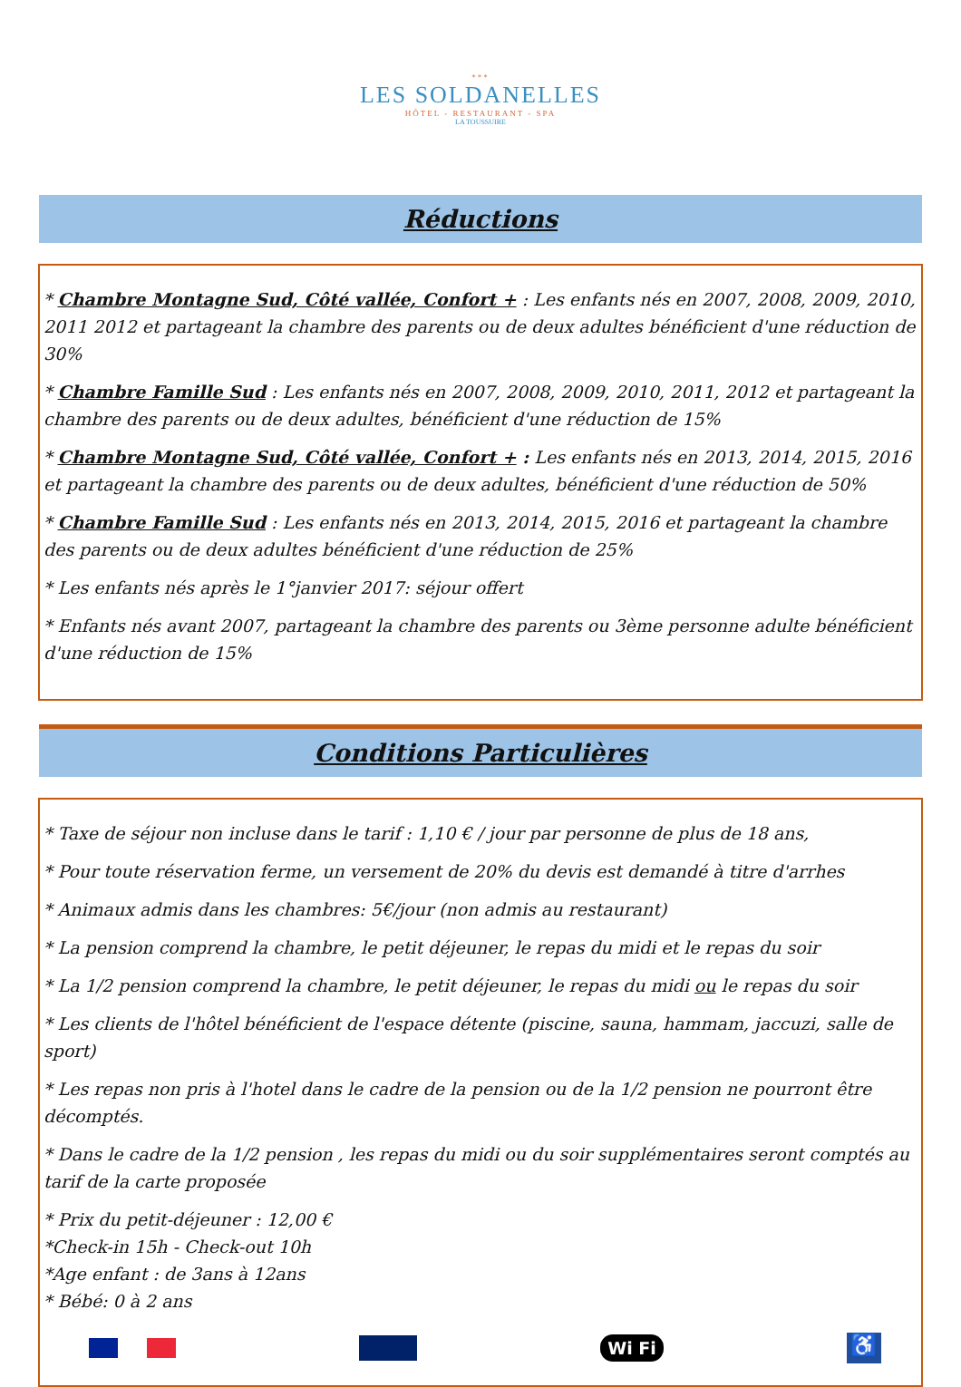***
LES SOLDANELLES
HÔTEL - RESTAURANT - SPA
LA TOUSSUIRE
Réductions
* Chambre Montagne Sud, Côté vallée, Confort + : Les enfants nés en 2007, 2008, 2009, 2010, 2011 2012 et partageant la chambre des parents ou de deux adultes bénéficient d'une réduction de 30%
* Chambre Famille Sud : Les enfants nés en 2007, 2008, 2009, 2010, 2011, 2012 et partageant la chambre des parents ou de deux adultes, bénéficient d'une réduction de 15%
* Chambre Montagne Sud, Côté vallée, Confort + : Les enfants nés en 2013, 2014, 2015, 2016 et partageant la chambre des parents ou de deux adultes, bénéficient d'une réduction de 50%
* Chambre Famille Sud : Les enfants nés en 2013, 2014, 2015, 2016 et partageant la chambre des parents ou de deux adultes bénéficient d'une réduction de 25%
* Les enfants nés après le 1°janvier 2017: séjour offert
* Enfants nés avant 2007, partageant la chambre des parents ou 3ème personne adulte bénéficient d'une réduction de 15%
Conditions Particulières
* Taxe de séjour non incluse dans le tarif : 1,10 € / jour par personne de plus de 18 ans,
* Pour toute réservation ferme, un versement de 20% du devis est demandé à titre d'arrhes
* Animaux admis dans les chambres: 5€/jour (non admis au restaurant)
* La pension comprend la chambre, le petit déjeuner, le repas du midi et le repas du soir
* La 1/2 pension comprend la chambre, le petit déjeuner, le repas du midi ou le repas du soir
* Les clients de l'hôtel bénéficient de l'espace détente (piscine, sauna, hammam, jaccuzi, salle de sport)
* Les repas non pris à l'hotel dans le cadre de la pension ou de la 1/2 pension ne pourront être décomptés.
* Dans le cadre de la 1/2 pension , les repas du midi ou du soir supplémentaires seront comptés au tarif de la carte proposée
* Prix du petit-déjeuner : 12,00 €
*Check-in 15h - Check-out 10h
*Age enfant : de 3ans à 12ans
* Bébé: 0 à 2 ans
Wi Fi
♿